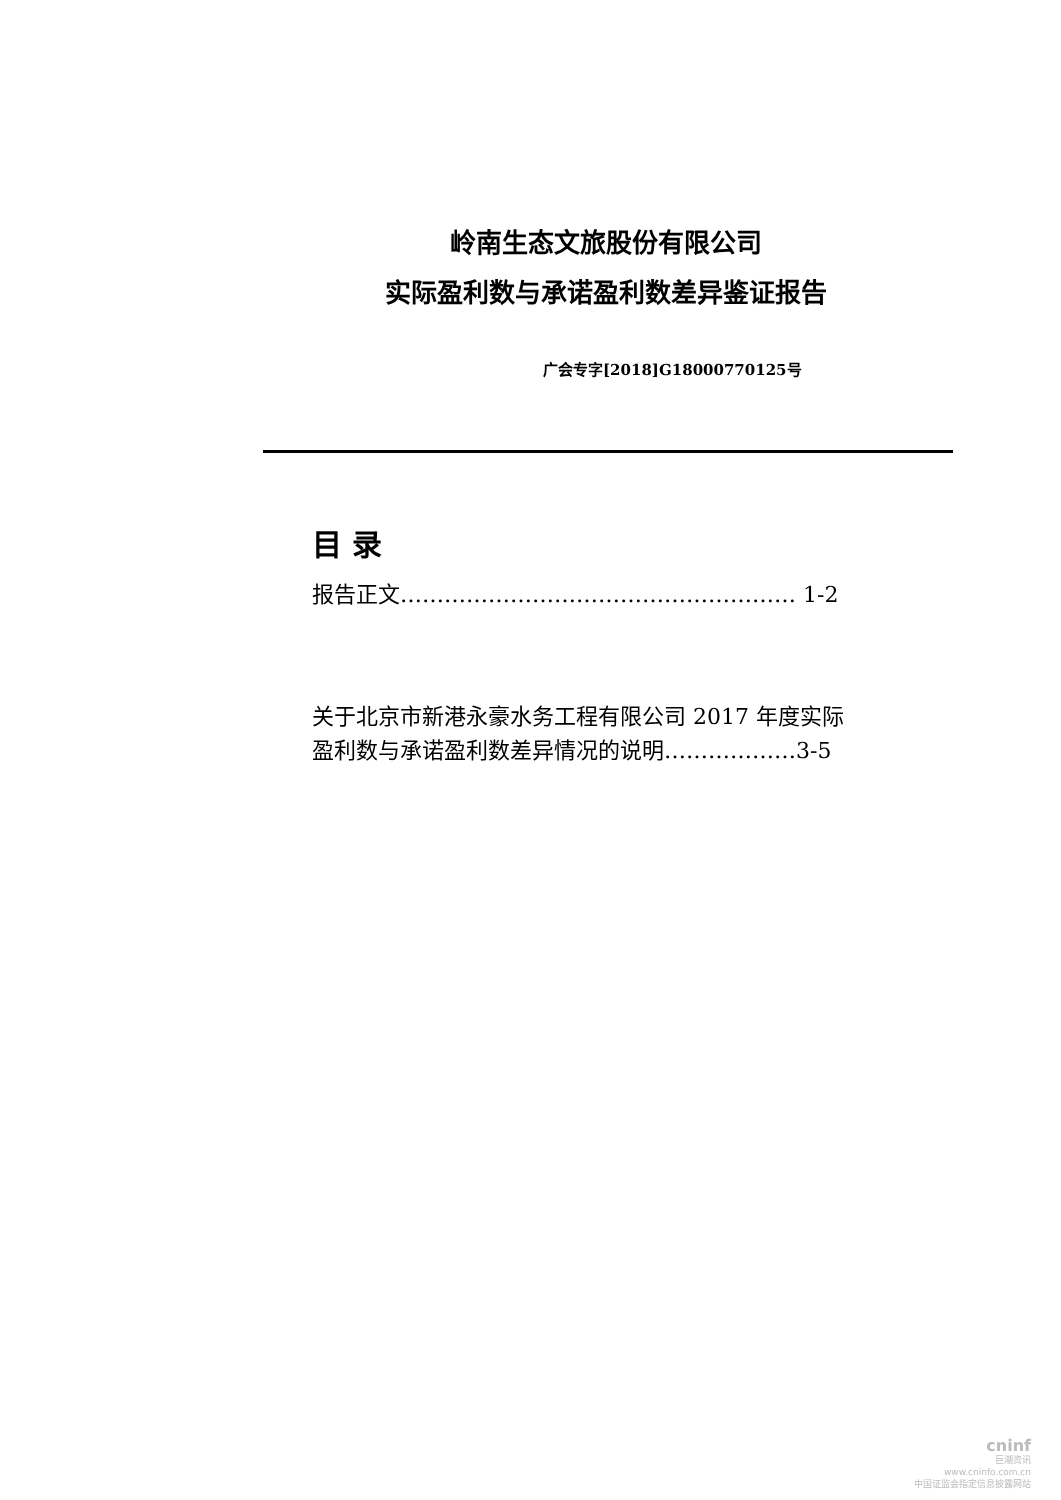岭南生态文旅股份有限公司
实际盈利数与承诺盈利数差异鉴证报告
广会专字[2018]G18000770125号
目 录
报告正文……………………………………………… 1-2
关于北京市新港永豪水务工程有限公司 2017 年度实际
盈利数与承诺盈利数差异情况的说明………………3-5
cninf
巨潮资讯
www.cninfo.com.cn
中国证监会指定信息披露网站